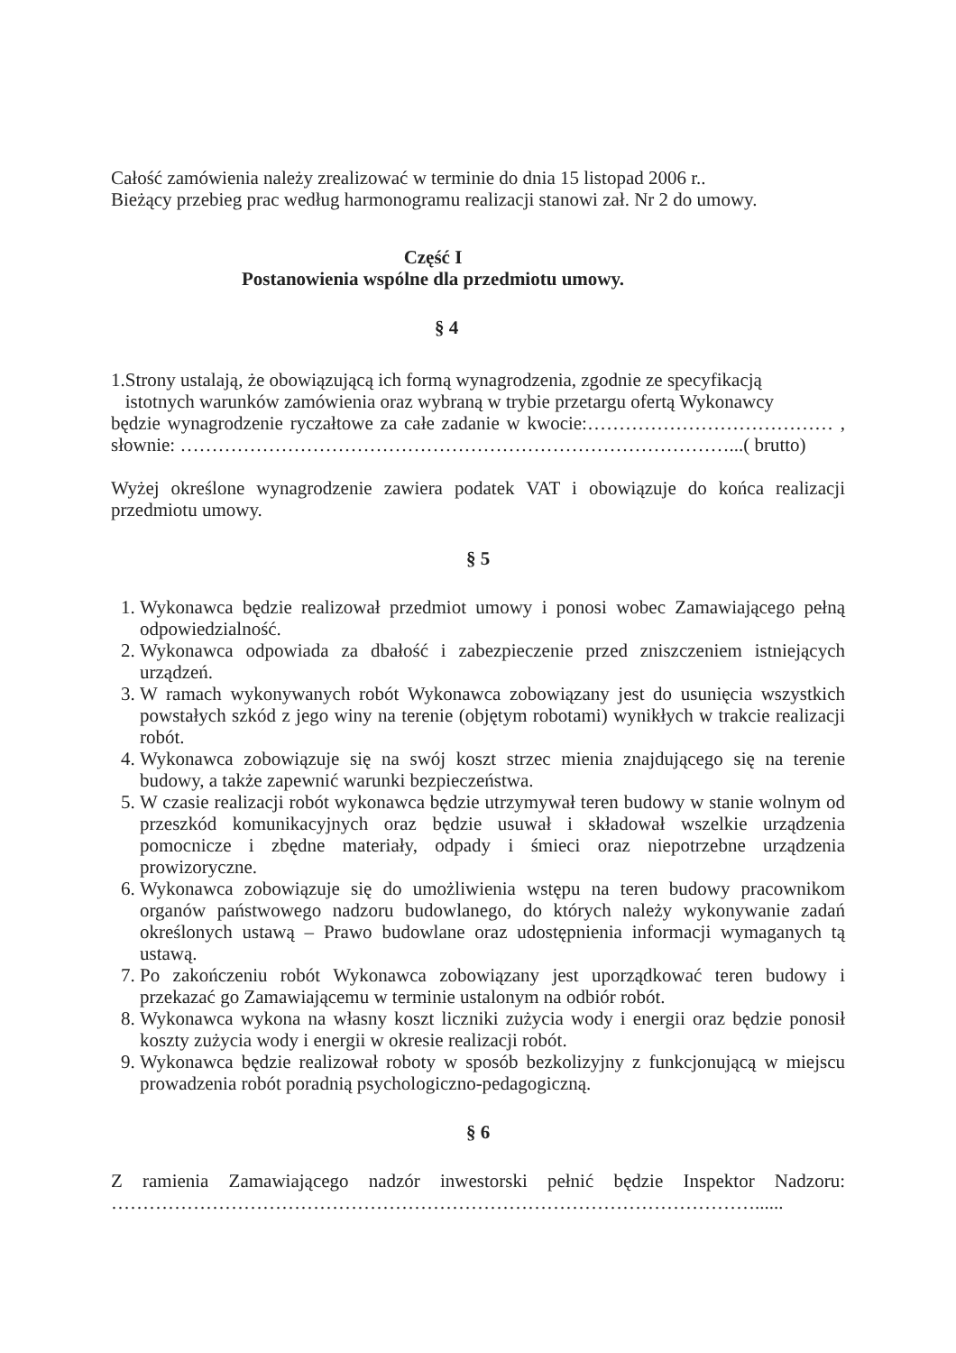Całość zamówienia należy zrealizować w terminie do dnia 15 listopad 2006 r..
Bieżący przebieg prac według harmonogramu realizacji stanowi zał. Nr 2 do umowy.
Część I
Postanowienia wspólne dla przedmiotu umowy.
§ 4
1.Strony ustalają, że obowiązującą ich formą wynagrodzenia, zgodnie ze specyfikacją
istotnych warunków zamówienia oraz wybraną w trybie przetargu ofertą Wykonawcy
będzie wynagrodzenie ryczałtowe za całe zadanie w kwocie:………………………………… , słownie: ……………………………………………………………………………...( brutto)
Wyżej określone wynagrodzenie zawiera podatek VAT i obowiązuje do końca realizacji przedmiotu umowy.
§ 5
1. Wykonawca będzie realizował przedmiot umowy i ponosi wobec Zamawiającego pełną odpowiedzialność.
2. Wykonawca odpowiada za dbałość i zabezpieczenie przed zniszczeniem istniejących urządzeń.
3. W ramach wykonywanych robót Wykonawca zobowiązany jest do usunięcia wszystkich powstałych szkód z jego winy na terenie (objętym robotami) wynikłych w trakcie realizacji robót.
4. Wykonawca zobowiązuje się na swój koszt strzec mienia znajdującego się na terenie budowy, a także zapewnić warunki bezpieczeństwa.
5. W czasie realizacji robót wykonawca będzie utrzymywał teren budowy w stanie wolnym od przeszkód komunikacyjnych oraz będzie usuwał i składował wszelkie urządzenia pomocnicze i zbędne materiały, odpady i śmieci oraz niepotrzebne urządzenia prowizoryczne.
6. Wykonawca zobowiązuje się do umożliwienia wstępu na teren budowy pracownikom organów państwowego nadzoru budowlanego, do których należy wykonywanie zadań określonych ustawą – Prawo budowlane oraz udostępnienia informacji wymaganych tą ustawą.
7. Po zakończeniu robót Wykonawca zobowiązany jest uporządkować teren budowy i przekazać go Zamawiającemu w terminie ustalonym na odbiór robót.
8. Wykonawca wykona na własny koszt liczniki zużycia wody i energii oraz będzie ponosił koszty zużycia wody i energii w okresie realizacji robót.
9. Wykonawca będzie realizował roboty w sposób bezkolizyjny z funkcjonującą w miejscu prowadzenia robót poradnią psychologiczno-pedagogiczną.
§ 6
Z ramienia Zamawiającego nadzór inwestorski pełnić będzie Inspektor Nadzoru: …………………………………………………………………………………………......